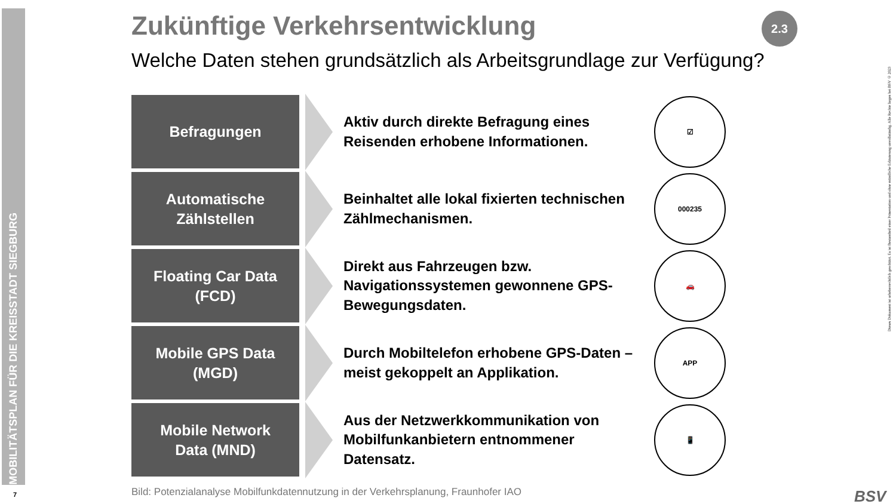MOBILITÄTSPLAN FÜR DIE KREISSTADT SIEGBURG
7
2.3
Zukünftige Verkehrsentwicklung
Welche Daten stehen grundsätzlich als Arbeitsgrundlage zur Verfügung?
Befragungen
Aktiv durch direkte Befragung eines Reisenden erhobene Informationen.
☑
Automatische
Zählstellen
Beinhaltet alle lokal fixierten technischen Zählmechanismen.
000235
Floating Car Data
(FCD)
Direkt aus Fahrzeugen bzw. Navigationssystemen gewonnene GPS-Bewegungsdaten.
🚗
Mobile GPS Data
(MGD)
Durch Mobiltelefon erhobene GPS-Daten – meist gekoppelt an Applikation.
APP
Mobile Network
Data (MND)
Aus der Netzwerkkommunikation von Mobilfunkanbietern entnommener Datensatz.
📱
Bild: Potenzialanalyse Mobilfunkdatennutzung in der Verkehrsplanung, Fraunhofer IAO
Dieses Dokument ist urheberrechtlich geschützt. Es ist Bestandteil einer Präsentation und ohne mündliche Erläuterung unvollständig. Alle Rechte liegen bei BSV © 2023
BSV